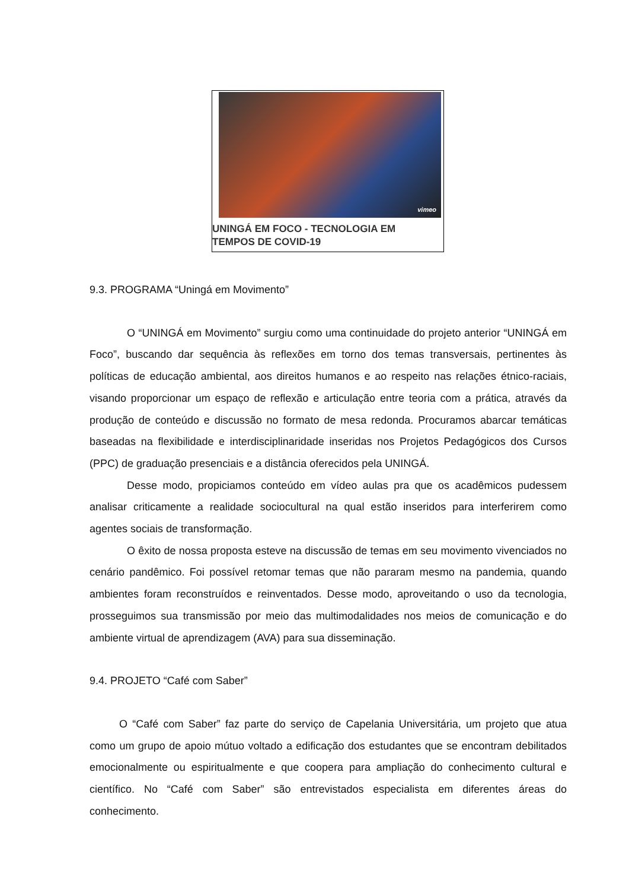vimeo
UNINGÁ EM FOCO - TECNOLOGIA EM
TEMPOS DE COVID-19
9.3. PROGRAMA “Uningá em Movimento”
O “UNINGÁ em Movimento” surgiu como uma continuidade do projeto anterior “UNINGÁ em Foco”, buscando dar sequência às reflexões em torno dos temas transversais, pertinentes às políticas de educação ambiental, aos direitos humanos e ao respeito nas relações étnico-raciais, visando proporcionar um espaço de reflexão e articulação entre teoria com a prática, através da produção de conteúdo e discussão no formato de mesa redonda. Procuramos abarcar temáticas baseadas na flexibilidade e interdisciplinaridade inseridas nos Projetos Pedagógicos dos Cursos (PPC) de graduação presenciais e a distância oferecidos pela UNINGÁ.
Desse modo, propiciamos conteúdo em vídeo aulas pra que os acadêmicos pudessem analisar criticamente a realidade sociocultural na qual estão inseridos para interferirem como agentes sociais de transformação.
O êxito de nossa proposta esteve na discussão de temas em seu movimento vivenciados no cenário pandêmico. Foi possível retomar temas que não pararam mesmo na pandemia, quando ambientes foram reconstruídos e reinventados. Desse modo, aproveitando o uso da tecnologia, prosseguimos sua transmissão por meio das multimodalidades nos meios de comunicação e do ambiente virtual de aprendizagem (AVA) para sua disseminação.
9.4. PROJETO “Café com Saber”
O “Café com Saber” faz parte do serviço de Capelania Universitária, um projeto que atua como um grupo de apoio mútuo voltado a edificação dos estudantes que se encontram debilitados emocionalmente ou espiritualmente e que coopera para ampliação do conhecimento cultural e científico. No “Café com Saber” são entrevistados especialista em diferentes áreas do conhecimento.